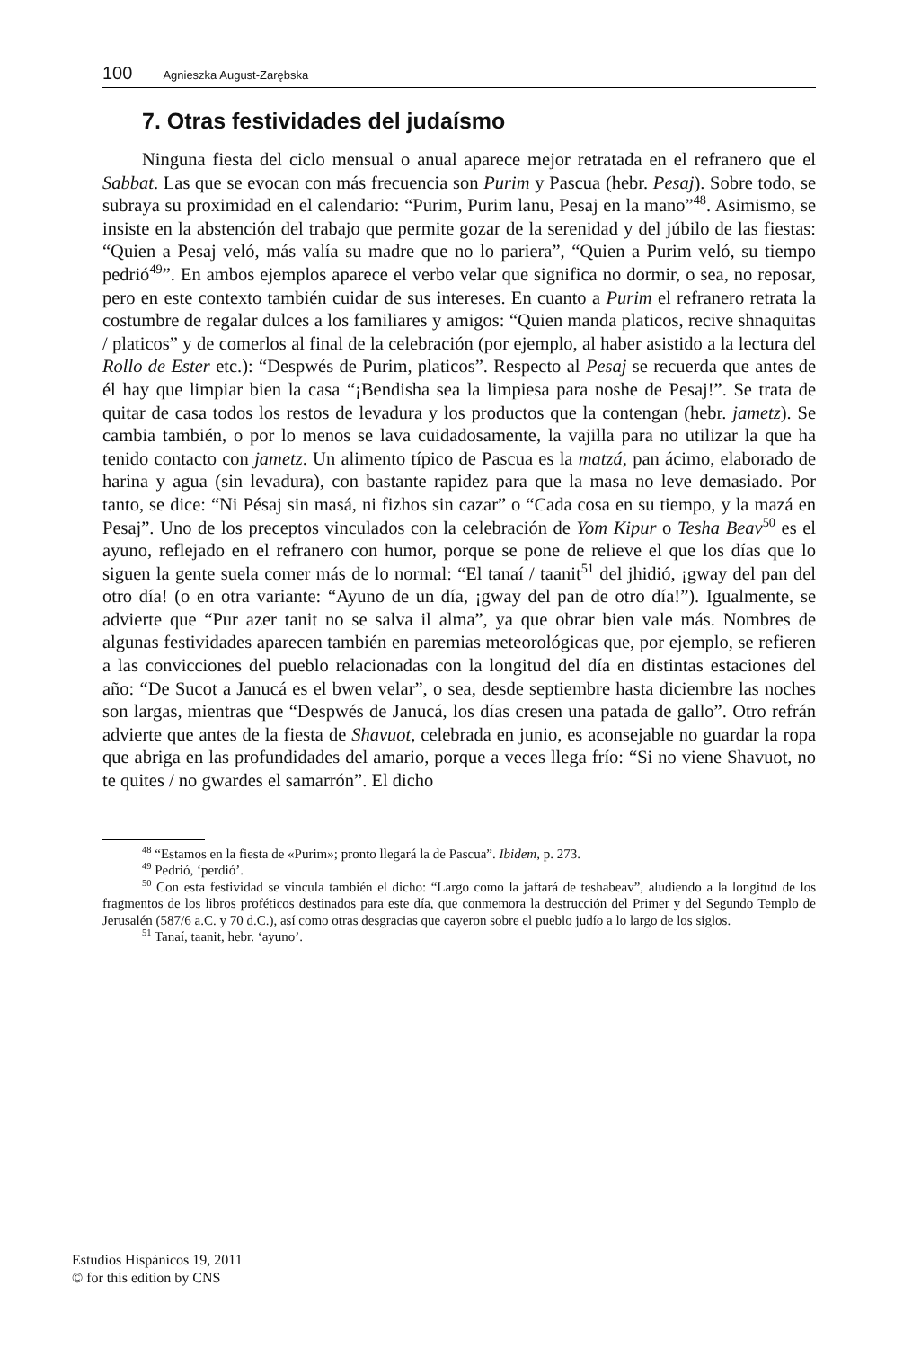100 Agnieszka August-Zarębska
7. Otras festividades del judaísmo
Ninguna fiesta del ciclo mensual o anual aparece mejor retratada en el refranero que el Sabbat. Las que se evocan con más frecuencia son Purim y Pascua (hebr. Pesaj). Sobre todo, se subraya su proximidad en el calendario: “Purim, Purim lanu, Pesaj en la mano”<sup>48</sup>. Asimismo, se insiste en la abstención del trabajo que permite gozar de la serenidad y del júbilo de las fiestas: “Quien a Pesaj veló, más valía su madre que no lo pariera”, “Quien a Purim veló, su tiempo pedrió<sup>49</sup>”. En ambos ejemplos aparece el verbo velar que significa no dormir, o sea, no reposar, pero en este contexto también cuidar de sus intereses. En cuanto a Purim el refranero retrata la costumbre de regalar dulces a los familiares y amigos: “Quien manda platicos, recive shnaquitas / platicos” y de comerlos al final de la celebración (por ejemplo, al haber asistido a la lectura del Rollo de Ester etc.): “Despwés de Purim, platicos”. Respecto al Pesaj se recuerda que antes de él hay que limpiar bien la casa “¡Bendisha sea la limpiesa para noshe de Pesaj!”. Se trata de quitar de casa todos los restos de levadura y los productos que la contengan (hebr. jametz). Se cambia también, o por lo menos se lava cuidadosamente, la vajilla para no utilizar la que ha tenido contacto con jametz. Un alimento típico de Pascua es la matzá, pan ácimo, elaborado de harina y agua (sin levadura), con bastante rapidez para que la masa no leve demasiado. Por tanto, se dice: “Ni Pésaj sin masá, ni fizhos sin cazar” o “Cada cosa en su tiempo, y la mazá en Pesaj”. Uno de los preceptos vinculados con la celebración de Yom Kipur o Tesha Beav<sup>50</sup> es el ayuno, reflejado en el refranero con humor, porque se pone de relieve el que los días que lo siguen la gente suela comer más de lo normal: “El tanaí / taanit<sup>51</sup> del jhidió, ¡gway del pan del otro día! (o en otra variante: “Ayuno de un día, ¡gway del pan de otro día!”). Igualmente, se advierte que “Pur azer tanit no se salva il alma”, ya que obrar bien vale más. Nombres de algunas festividades aparecen también en paremias meteorológicas que, por ejemplo, se refieren a las convicciones del pueblo relacionadas con la longitud del día en distintas estaciones del año: “De Sucot a Janucá es el bwen velar”, o sea, desde septiembre hasta diciembre las noches son largas, mientras que “Despwés de Janucá, los días cresen una patada de gallo”. Otro refrán advierte que antes de la fiesta de Shavuot, celebrada en junio, es aconsejable no guardar la ropa que abriga en las profundidades del amario, porque a veces llega frío: “Si no viene Shavuot, no te quites / no gwardes el samarrón”. El dicho
<sup>48</sup> “Estamos en la fiesta de «Purim»; pronto llegará la de Pascua”. Ibidem, p. 273.
<sup>49</sup> Pedrió, ‘perdió’.
<sup>50</sup> Con esta festividad se vincula también el dicho: “Largo como la jaftará de teshabeav”, aludiendo a la longitud de los fragmentos de los libros proféticos destinados para este día, que conmemora la destrucción del Primer y del Segundo Templo de Jerusalén (587/6 a.C. y 70 d.C.), así como otras desgracias que cayeron sobre el pueblo judío a lo largo de los siglos.
<sup>51</sup> Tanaí, taanit, hebr. ‘ayuno’.
Estudios Hispánicos 19, 2011
© for this edition by CNS